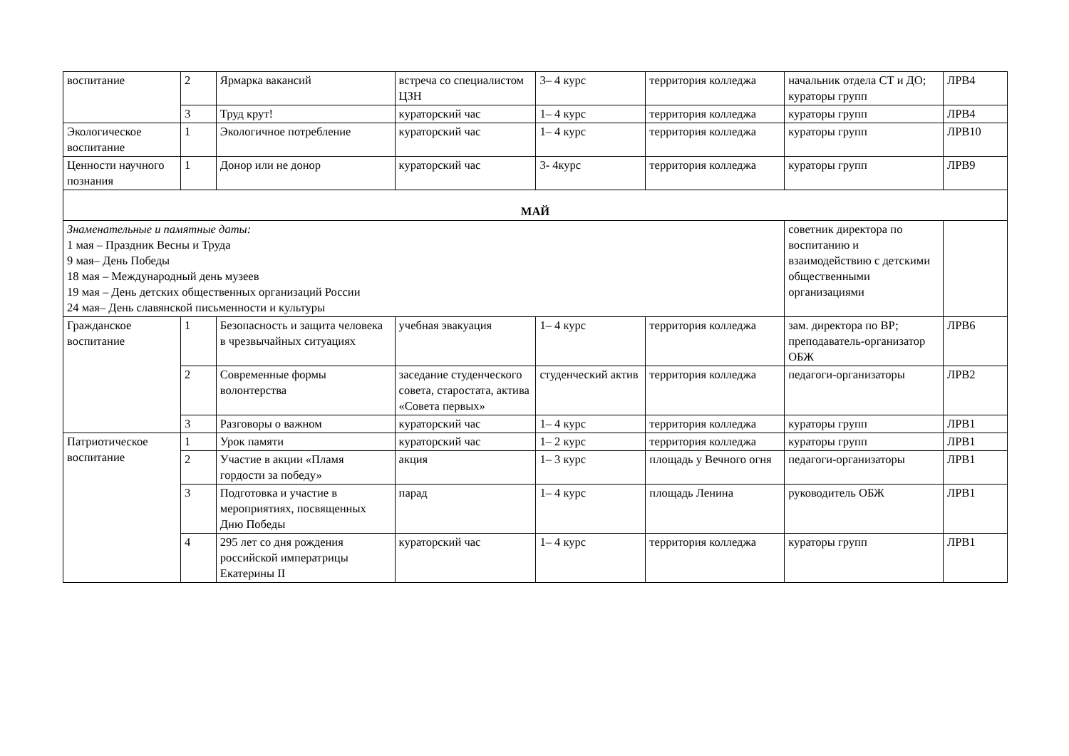| воспитание | 2 | Ярмарка вакансий | встреча со специалистом ЦЗН | 3– 4 курс | территория колледжа | начальник отдела СТ и ДО; кураторы групп | ЛРВ4 |
| | 3 | Труд крут! | кураторский час | 1– 4 курс | территория колледжа | кураторы групп | ЛРВ4 |
| Экологическое воспитание | 1 | Экологичное потребление | кураторский час | 1– 4 курс | территория колледжа | кураторы групп | ЛРВ10 |
| Ценности научного познания | 1 | Донор или не донор | кураторский час | 3- 4курс | территория колледжа | кураторы групп | ЛРВ9 |
| МАЙ | | | | | | | |
| Знаменательные и памятные даты: 1 мая – Праздник Весны и Труда 9 мая– День Победы 18 мая – Международный день музеев 19 мая – День детских общественных организаций России 24 мая– День славянской письменности и культуры | | | | | | советник директора по воспитанию и взаимодействию с детскими общественными организациями | |
| Гражданское воспитание | 1 | Безопасность и защита человека в чрезвычайных ситуациях | учебная эвакуация | 1– 4 курс | территория колледжа | зам. директора по ВР; преподаватель-организатор ОБЖ | ЛРВ6 |
| | 2 | Современные формы волонтерства | заседание студенческого совета, старостата, актива «Совета первых» | студенческий актив | территория колледжа | педагоги-организаторы | ЛРВ2 |
| | 3 | Разговоры о важном | кураторский час | 1– 4 курс | территория колледжа | кураторы групп | ЛРВ1 |
| Патриотическое воспитание | 1 | Урок памяти | кураторский час | 1– 2 курс | территория колледжа | кураторы групп | ЛРВ1 |
| | 2 | Участие в акции «Пламя гордости за победу» | акция | 1– 3 курс | площадь у Вечного огня | педагоги-организаторы | ЛРВ1 |
| | 3 | Подготовка и участие в мероприятиях, посвященных Дню Победы | парад | 1– 4 курс | площадь Ленина | руководитель ОБЖ | ЛРВ1 |
| | 4 | 295 лет со дня рождения российской императрицы Екатерины II | кураторский час | 1– 4 курс | территория колледжа | кураторы групп | ЛРВ1 |